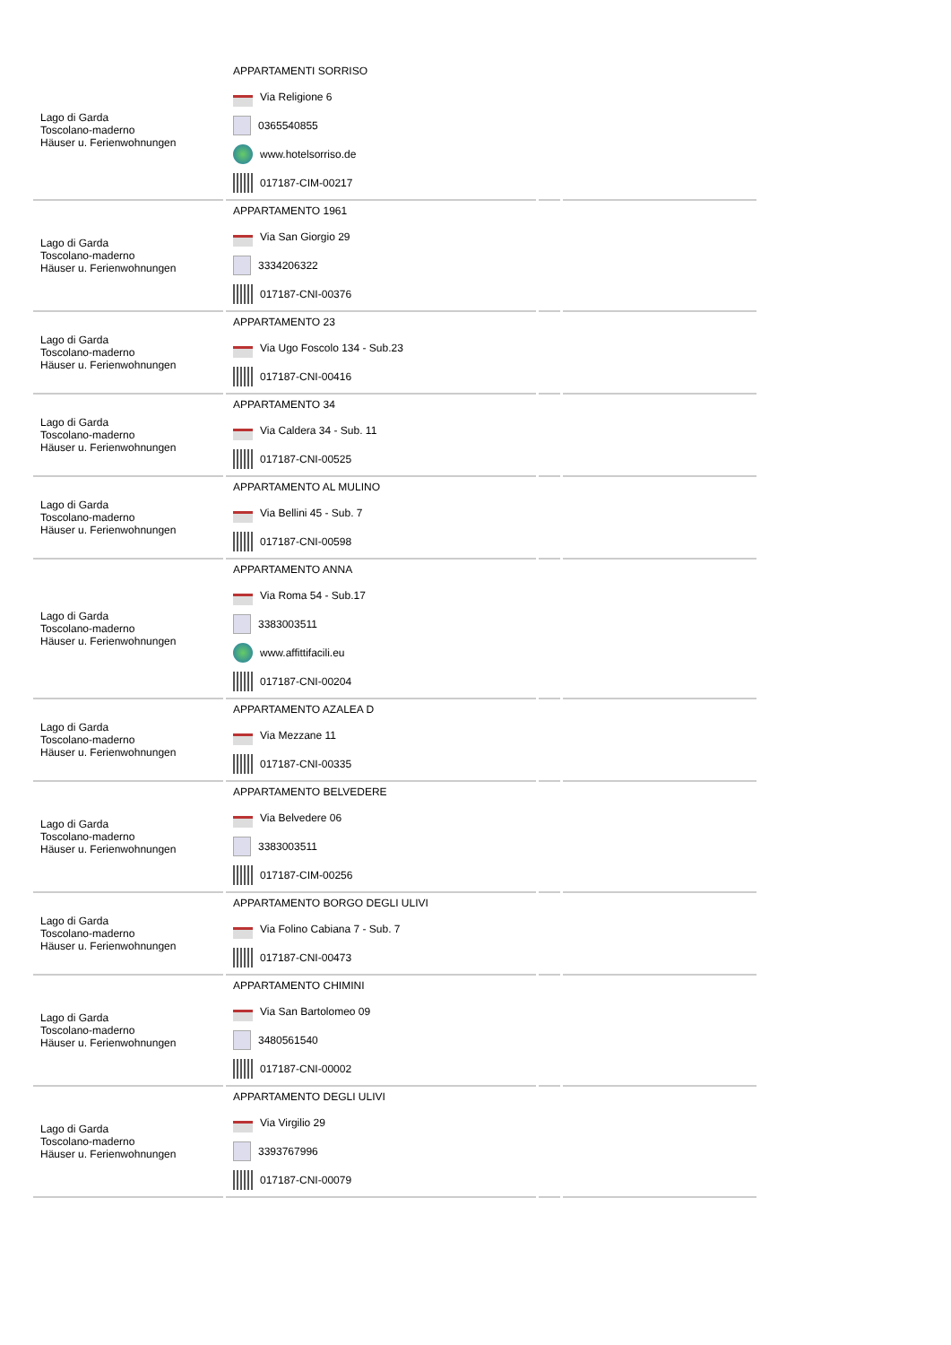| Lago di Garda Toscolano-maderno Häuser u. Ferienwohnungen | APPARTAMENTI SORRISO Via Religione 6 0365540855 www.hotelsorriso.de 017187-CIM-00217 | | |
| Lago di Garda Toscolano-maderno Häuser u. Ferienwohnungen | APPARTAMENTO 1961 Via San Giorgio 29 3334206322 017187-CNI-00376 | | |
| Lago di Garda Toscolano-maderno Häuser u. Ferienwohnungen | APPARTAMENTO 23 Via Ugo Foscolo 134 - Sub.23 017187-CNI-00416 | | |
| Lago di Garda Toscolano-maderno Häuser u. Ferienwohnungen | APPARTAMENTO 34 Via Caldera 34 - Sub. 11 017187-CNI-00525 | | |
| Lago di Garda Toscolano-maderno Häuser u. Ferienwohnungen | APPARTAMENTO AL MULINO Via Bellini 45 - Sub. 7 017187-CNI-00598 | | |
| Lago di Garda Toscolano-maderno Häuser u. Ferienwohnungen | APPARTAMENTO ANNA Via Roma 54 - Sub.17 3383003511 www.affittifacili.eu 017187-CNI-00204 | | |
| Lago di Garda Toscolano-maderno Häuser u. Ferienwohnungen | APPARTAMENTO AZALEA D Via Mezzane 11 017187-CNI-00335 | | |
| Lago di Garda Toscolano-maderno Häuser u. Ferienwohnungen | APPARTAMENTO BELVEDERE Via Belvedere 06 3383003511 017187-CIM-00256 | | |
| Lago di Garda Toscolano-maderno Häuser u. Ferienwohnungen | APPARTAMENTO BORGO DEGLI ULIVI Via Folino Cabiana 7 - Sub. 7 017187-CNI-00473 | | |
| Lago di Garda Toscolano-maderno Häuser u. Ferienwohnungen | APPARTAMENTO CHIMINI Via San Bartolomeo 09 3480561540 017187-CNI-00002 | | |
| Lago di Garda Toscolano-maderno Häuser u. Ferienwohnungen | APPARTAMENTO DEGLI ULIVI Via Virgilio 29 3393767996 017187-CNI-00079 | | |